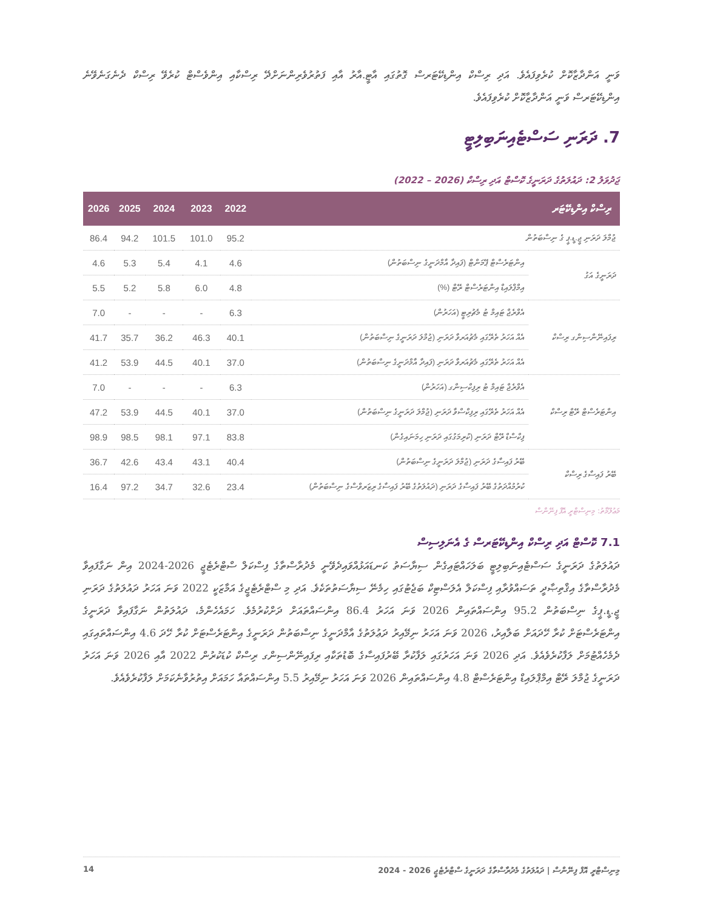ވަނީ އަންދާޒާކޮށް ކުރެވިފައެވެ. އަދި ރިސްކް އިންޑިކޭޓަރސް ގޮތުގައި އާޓީ.އާރު އާއި ފަތުރުވެރިންނަށްދޭ ރިސްކާއި އިންވެސްޓް ކުރެވޭ ރިސްކް ދެނެގަނެވޭނެ އިންޑިކޭޓަރސް ވަނީ އަންދާޒާކޮށް ކުރެވިފައެވެ.
7. ދަރަނި ސަސްޓެއިނަބިލިޓީ
ޖަދުވަލު 2: ދައުލަތުގެ ދަރަނީގެ ކޮސްޓް އަދި ރިސްކް (2026 – 2022)
| 2026 | 2025 | 2024 | 2023 | 2022 | ރިސްކް އިންޑިކޭޓަރ | |
| --- | --- | --- | --- | --- | --- | --- |
| 86.4 | 94.2 | 101.5 | 101.0 | 95.2 | ޖުމްލަ ދަރަނި ޖީ.ޑީ.ޕީ ގެ ނިސްބަތުން | |
| 4.6 | 5.3 | 5.4 | 4.1 | 4.6 | އިންޓަރެސްޓް ޕޭމަންޓް (ފައިދާ އާމްދަނީގެ ނިސްބަތުން) | ދަރަނީގެ އަގު |
| 5.5 | 5.2 | 5.8 | 6.0 | 4.8 | އިމްޕްލައިޑް އިންޓަރެސްޓް ރޭޓް (%) | |
| 7.0 | - | - | - | 6.3 | އެވްރެޖް ޓައިމް ޓު މެޗުރިޓީ (އަހަރުން) | ރިފައިނޭންސިންގ ރިސްކް |
| 41.7 | 35.7 | 36.2 | 46.3 | 40.1 | އެއް އަހަރު ތެރޭގައި މެޗުއަރވާ ދަރަނި (ޖުމްލަ ދަރަނީގެ ނިސްބަތުން) | |
| 41.2 | 53.9 | 44.5 | 40.1 | 37.0 | އެއް އަހަރު ތެރޭގައި މެޗުއަރވާ ދަރަނި (ފައިދާ އާމްދަނީގެ ނިސްބަތުން) | |
| 7.0 | - | - | - | 6.3 | އެވްރެޖް ޓައިމް ޓު ރިފިކްސިންގ (އަހަރުން) | އިންޓަރެސްޓް ރޭޓް ރިސްކް |
| 47.2 | 53.9 | 44.5 | 40.1 | 37.0 | އެއް އަހަރު ތެރޭގައި ރިފިކްސްވާ ދަރަނި (ޖުމްލަ ދަރަނީގެ ނިސްބަތުން) | |
| 98.9 | 98.5 | 98.1 | 97.1 | 83.8 | ފިކްސްޑް ރޭޓް ދަރަނި (ކުރިމަގުގައި ދަރަނި ހިމަނައިގެން) | |
| 36.7 | 42.6 | 43.4 | 43.1 | 40.4 | ބޭރު ފައިސާގެ ދަރަނި (ޖުމްލަ ދަރަނީގެ ނިސްބަތުން) | ބޭރު ފައިސާގެ ރިސްކް |
| 16.4 | 97.2 | 34.7 | 32.6 | 23.4 | ކުރުމުއްދަތުގެ ބޭރު ފައިސާގެ ދަރަނި (ދައުލަތުގެ ބޭރު ފައިސާގެ ރިޒަރވްސްގެ ނިސްބަތުން) | |
މަޢުލޫމާތު: މިނިސްޓްރީ އޮފް ފިނޭންސް
7.1 ކޮސްޓް އަދި ރިސްކް އިންޑިކޭޓަރސް ގެ އެނަލިސިސް
ދައުލަތުގެ ދަރަނީގެ ސަސްޓެއިނަބިލިޓީ ބަލަހައްޓައިގެން ސިޔާސަތު ކަނޑައަޅުއްވައިދެވޭނީ މެދުރާސްތާގެ ފިސްކަލް ސްޓްރެޓެޖީ 2026-2024 އިން ނަގާފައިވާ މެދުރާސްތާގެ އިޤްތިޞާދީ ތަސައްވުރާއި ފިސްކަލް އެލަސްޓިކް ބަޖެޓުގައި ހިމެނޭ ސިޔާސަތުތަކެވެ. އަދި މި ސްޓްރެޓެޖީގެ އަމާޒަކީ 2022 ވަނަ އަހަރު ދައުލަތުގެ ދަރަނި ޖީ.ޑީ.ޕީގެ ނިސްބަތުން 95.2 އިންސައްތައިން 2026 ވަނަ އަހަރު 86.4 އިންސައްތައަށް ދަށްކުރުމެވެ. ހަމައެހެންމެ، ދައުލަތުން ނަގާފައިވާ ދަރަނީގެ އިންޓަރެސްޓަށް ކުރާ ހޭދައަށް ބަލާއިރު، 2026 ވަނަ އަހަރު ނިމޭއިރު ދަޢުލަތުގެ އާމްދަނީގެ ނިސްބަތުން ދަރަނީގެ އިންޓަރެސްޓަށް ކުރާ ހޭދަ 4.6 އިންސައްތައިގައި ދެމެހެއްޓުމަށް ލަފާކުރެވެއެވެ. އަދި 2026 ވަނަ އަހަރުގައި ލަފާކުރާ ބޭރުފައިސާގެ ބޮޑުތަކާއި ރިފައިނޭންސިންގ ރިސްކް ކުޑަކުރުން 2022 އާއި 2026 ވަނަ އަހަރު ދަރަނީގެ ޖުމްލަ ރޭޓް އިމްޕްލައިޑް އިންޓަރެސްޓް 4.8 އިންސައްތައިން 2026 ވަނަ އަހަރު ނިމޭއިރު 5.5 އިންސައްތައާ ހަމައަށް އިތުރުވާނެކަމަށް ލަފާކުރެވެއެވެ.
14 މިނިސްޓްރީ އޮފް ފިނޭންސް | ދައުލަތުގެ މެދުރާސްތާގެ ދަރަނީގެ ސްޓްރެޓެޖީ 2026 - 2024